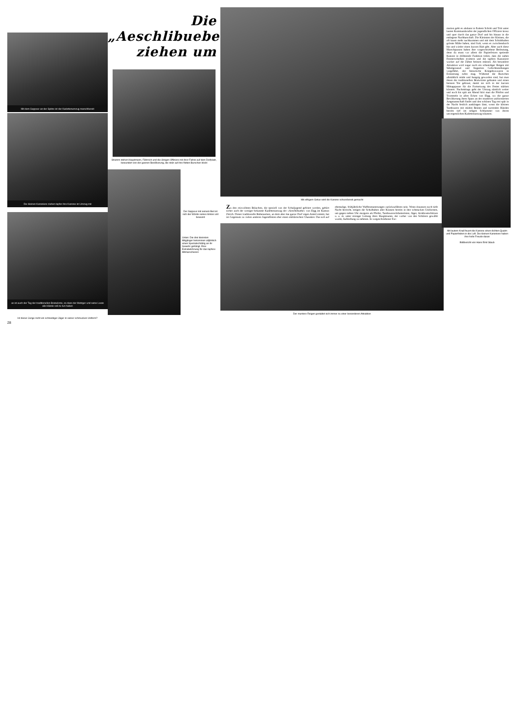Mit dem Sappeur an der Spitze ist der Kadettenumzug marschbereit
Die kleinen Kanoniere ziehen tapfer ihre Kanone im Umzug mit
as ist auch der Tag der traditionellen Bratwürste, so dass der Metzger und seine Leute alle Hände voll zu tun haben
Ist dieser Junge nicht ein schneidiger Jäger in seiner schmucken Uniform?
28
Die „Aeschlibuebe“
ziehen um
Stramm stehen Hauptmann, Fähnrich und die übrigen Offiziere mit ihrer Fahne auf dem Dorfplatz, bewundert von der ganzen Bevölkerung, die stolz auf ihre flotten Burschen blickt
Der Sappeur mit seinem Beil ist sich der Würde seines Amtes voll bewusst
Unten: Die drei kleinsten Mitgänger bekommen alljährlich einen Spezialschüblig an ihr Gewehr gehängt. Eine Extrabelohnung für das tapfere Mitmarschieren
Mit eifrigem Getue wird die Kanone schussbereit gemacht
Zu den reizvollsten Bräuchen, die speziell von der Schuljugend gefeiert werden, gehört sicher auch der weniger bekannte Kadettenumzug der «Aeschlibuebe» von Elgg im Kanton Zürich. Dieser traditionelle Bubenanlass, an dem aber das ganze Dorf regen Anteil nimmt, hat im Gegensatz zu vielen anderen Jugendfesten eher einen militärischen Charakter. Das soll auf ehemalige, frühjährliche Waffenmusterungen zurückzuführen sein. Wenn draussen noch tiefe Nacht herrscht, steigen die Schulbuben aller Klassen bereits in ihre schmucken Uniformen, um gegen sieben Uhr morgens als Pfeifer, Tambouren-Infanteristen, Jäger, Armbrustschützen u. a. m. unter strenger Leitung ihres Hauptmanns, der vorher von den Schülern gewählt wurde, Aufstellung zu nehmen. In vorgeschriebener For-
Der muntere Reigen gestaltet sich immer zu einer besonderen Attraktion
mation geht es alsdann in flottem Schritt und Tritt unter lauten Kommandorufen der jugendlichen Offiziere kreuz und quer durch das ganze Dorf und bis hinaus in die entlegene Nachbarschaft. Die Kleinsten der Kleinen, die oft kaum mehr nachkommen und mit dem Schritthalten grösste Mühe haben, sind froh, wenn es zwischendurch hin und wieder einen kurzen Halt gibt. Aber auch diese Marschpausen haben ihre vorgeschriebene Bedeutung, denn da muss vor allem die Papierfetzen speiende Kanone in dröhnende Funktion treten, dass die nahen Fensterscheiben erzittern und die tapfern Kanoniere wacker auf die Zähne beissen müssen. Als besondere Attraktion wird sogar noch ein schneidiger Reigen mit Säbelgerassel und fingierten Gefechtsstellungen vorgeführt, der historische Kriegsbravouren in Erinnerung rufen mag. Während die Burschen allmählich müde und hungrig geworden sind, hat man ihnen die traditionellen Bratwürste gebraten und einen heissen Tee gebraut, damit sie sich in der kurzen Mittagspause für die Fortsetzung des Festes stärken können. Nachmittags geht der Umzug nämlich weiter und noch bis spät am Abend hört man die Pfeifen und Trommeln in allen Ecken von Elgg, wo die ganze Bevölkerung ihren Spass an der munteren uniformierten Jungmannschaft findet und den schönen Tag erst spät in der Nacht festlich ausklingen lässt, wenn die kleinen Tambouren mit müden Beinen und surrenden Händen bereits tief im seligen Schlummer von ihrem unvergesslichen Kadettenumzug träumen.
Mit lautem Knall feuert die Kanone einen dichten Qualm und Papierfetzen in die Luft. Die kleinen Kanoniere haben ihre helle Freude daran
Bildbericht von Hans Emil Staub